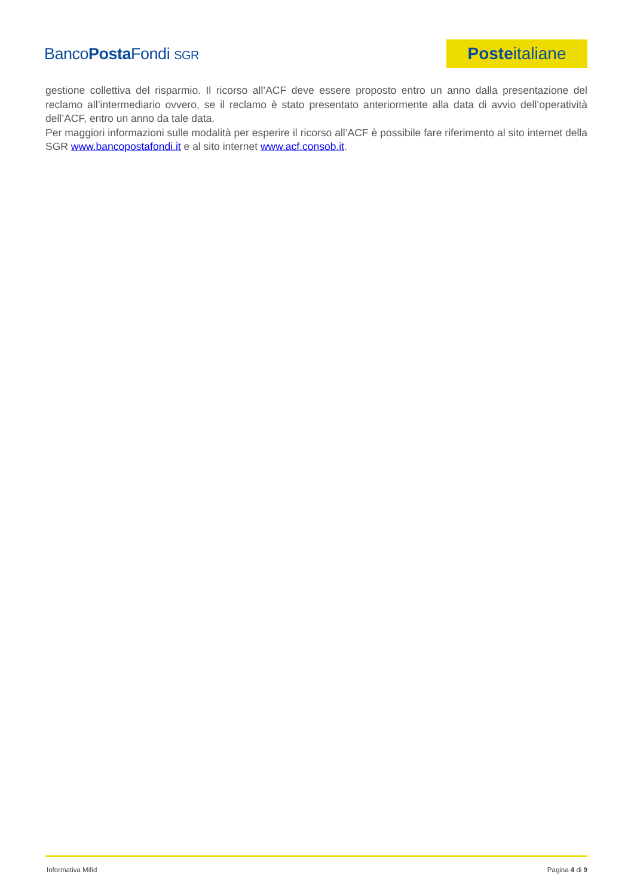BancoPosta Fondi SGR
Poste italiane
gestione collettiva del risparmio. Il ricorso all’ACF deve essere proposto entro un anno dalla presentazione del reclamo all’intermediario ovvero, se il reclamo è stato presentato anteriormente alla data di avvio dell’operatività dell’ACF, entro un anno da tale data.
Per maggiori informazioni sulle modalità per esperire il ricorso all’ACF è possibile fare riferimento al sito internet della SGR www.bancopostafondi.it e al sito internet www.acf.consob.it.
Informativa Mifid Pagina 4 di 9